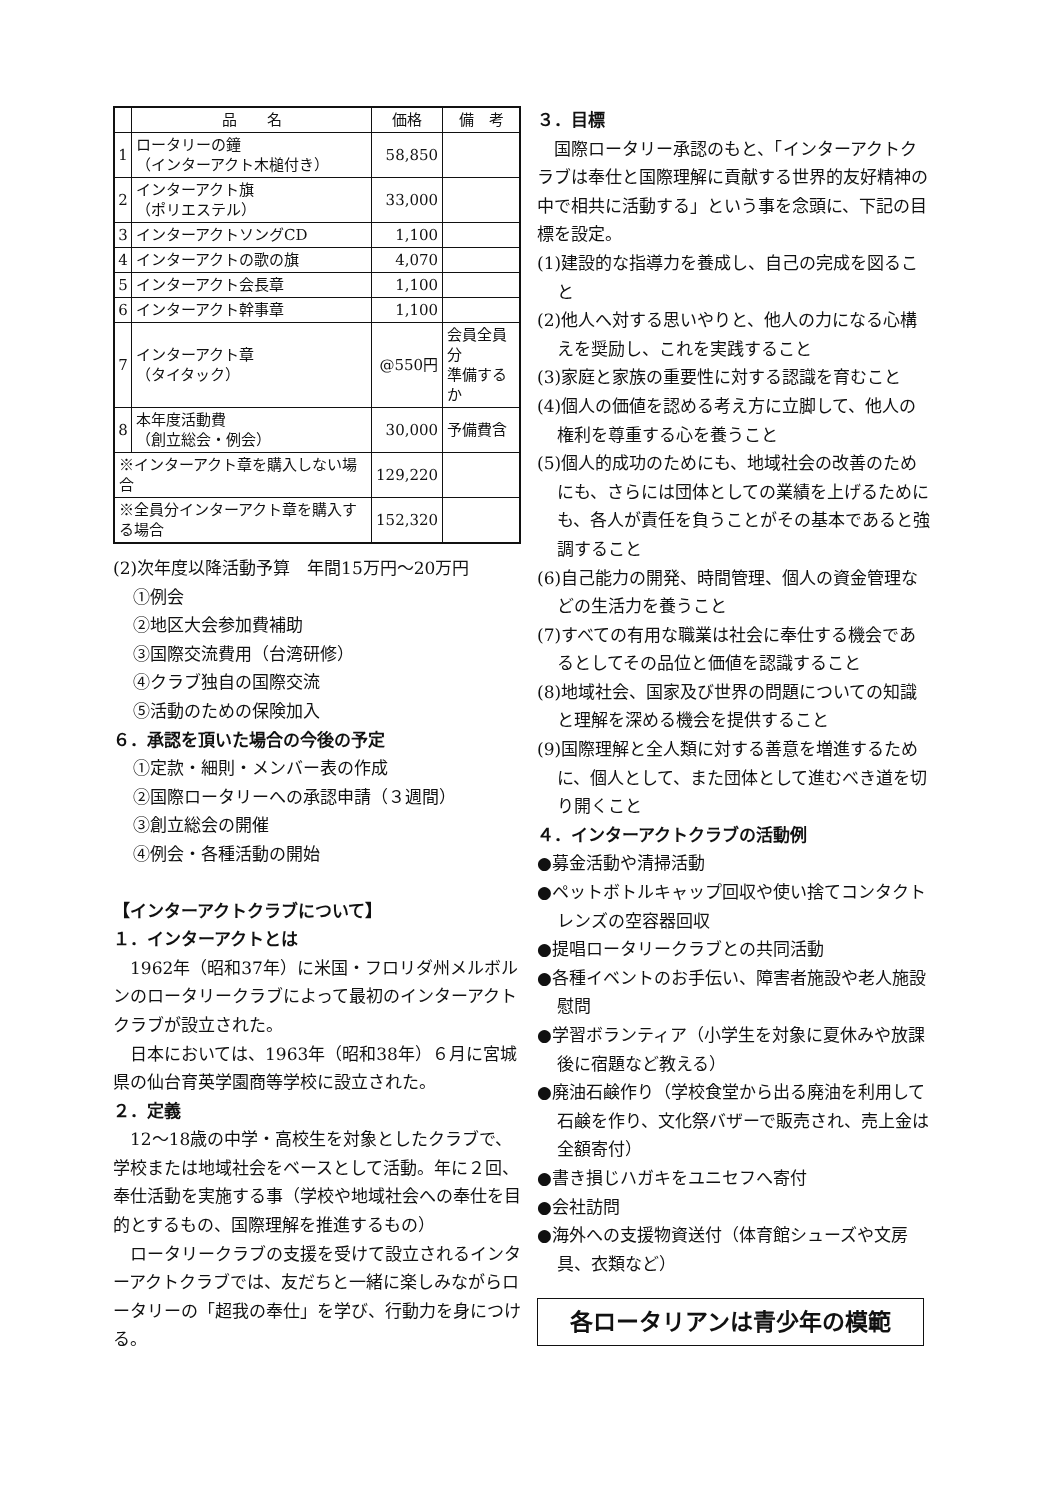| | 品 名 | 価格 | 備 考 |
| --- | --- | --- | --- |
| 1 | ロータリーの鐘 （インターアクト木槌付き） | 58,850 | |
| 2 | インターアクト旗 （ポリエステル） | 33,000 | |
| 3 | インターアクトソングCD | 1,100 | |
| 4 | インターアクトの歌の旗 | 4,070 | |
| 5 | インターアクト会長章 | 1,100 | |
| 6 | インターアクト幹事章 | 1,100 | |
| 7 | インターアクト章 （タイタック） | @550円 | 会員全員分 準備するか |
| 8 | 本年度活動費 （創立総会・例会） | 30,000 | 予備費含 |
| ※インターアクト章を購入しない場合 | | 129,220 | |
| ※全員分インターアクト章を購入する場合 | | 152,320 | |
(2)次年度以降活動予算　年間15万円～20万円
①例会
②地区大会参加費補助
③国際交流費用（台湾研修）
④クラブ独自の国際交流
⑤活動のための保険加入
６．承認を頂いた場合の今後の予定
①定款・細則・メンバー表の作成
②国際ロータリーへの承認申請（３週間）
③創立総会の開催
④例会・各種活動の開始
【インターアクトクラブについて】
１．インターアクトとは
　1962年（昭和37年）に米国・フロリダ州メルボルンのロータリークラブによって最初のインターアクトクラブが設立された。
　日本においては、1963年（昭和38年）６月に宮城県の仙台育英学園商等学校に設立された。
２．定義
　12～18歳の中学・高校生を対象としたクラブで、学校または地域社会をベースとして活動。年に２回、奉仕活動を実施する事（学校や地域社会への奉仕を目的とするもの、国際理解を推進するもの）
　ロータリークラブの支援を受けて設立されるインターアクトクラブでは、友だちと一緒に楽しみながらロータリーの「超我の奉仕」を学び、行動力を身につける。
３．目標
　国際ロータリー承認のもと、「インターアクトクラブは奉仕と国際理解に貢献する世界的友好精神の中で相共に活動する」という事を念頭に、下記の目標を設定。
(1)建設的な指導力を養成し、自己の完成を図ること
(2)他人へ対する思いやりと、他人の力になる心構えを奨励し、これを実践すること
(3)家庭と家族の重要性に対する認識を育むこと
(4)個人の価値を認める考え方に立脚して、他人の権利を尊重する心を養うこと
(5)個人的成功のためにも、地域社会の改善のためにも、さらには団体としての業績を上げるためにも、各人が責任を負うことがその基本であると強調すること
(6)自己能力の開発、時間管理、個人の資金管理などの生活力を養うこと
(7)すべての有用な職業は社会に奉仕する機会であるとしてその品位と価値を認識すること
(8)地域社会、国家及び世界の問題についての知識と理解を深める機会を提供すること
(9)国際理解と全人類に対する善意を増進するために、個人として、また団体として進むべき道を切り開くこと
４．インターアクトクラブの活動例
●募金活動や清掃活動
●ペットボトルキャップ回収や使い捨てコンタクトレンズの空容器回収
●提唱ロータリークラブとの共同活動
●各種イベントのお手伝い、障害者施設や老人施設慰問
●学習ボランティア（小学生を対象に夏休みや放課後に宿題など教える）
●廃油石鹸作り（学校食堂から出る廃油を利用して石鹸を作り、文化祭バザーで販売され、売上金は全額寄付）
●書き損じハガキをユニセフへ寄付
●会社訪問
●海外への支援物資送付（体育館シューズや文房具、衣類など）
各ロータリアンは青少年の模範